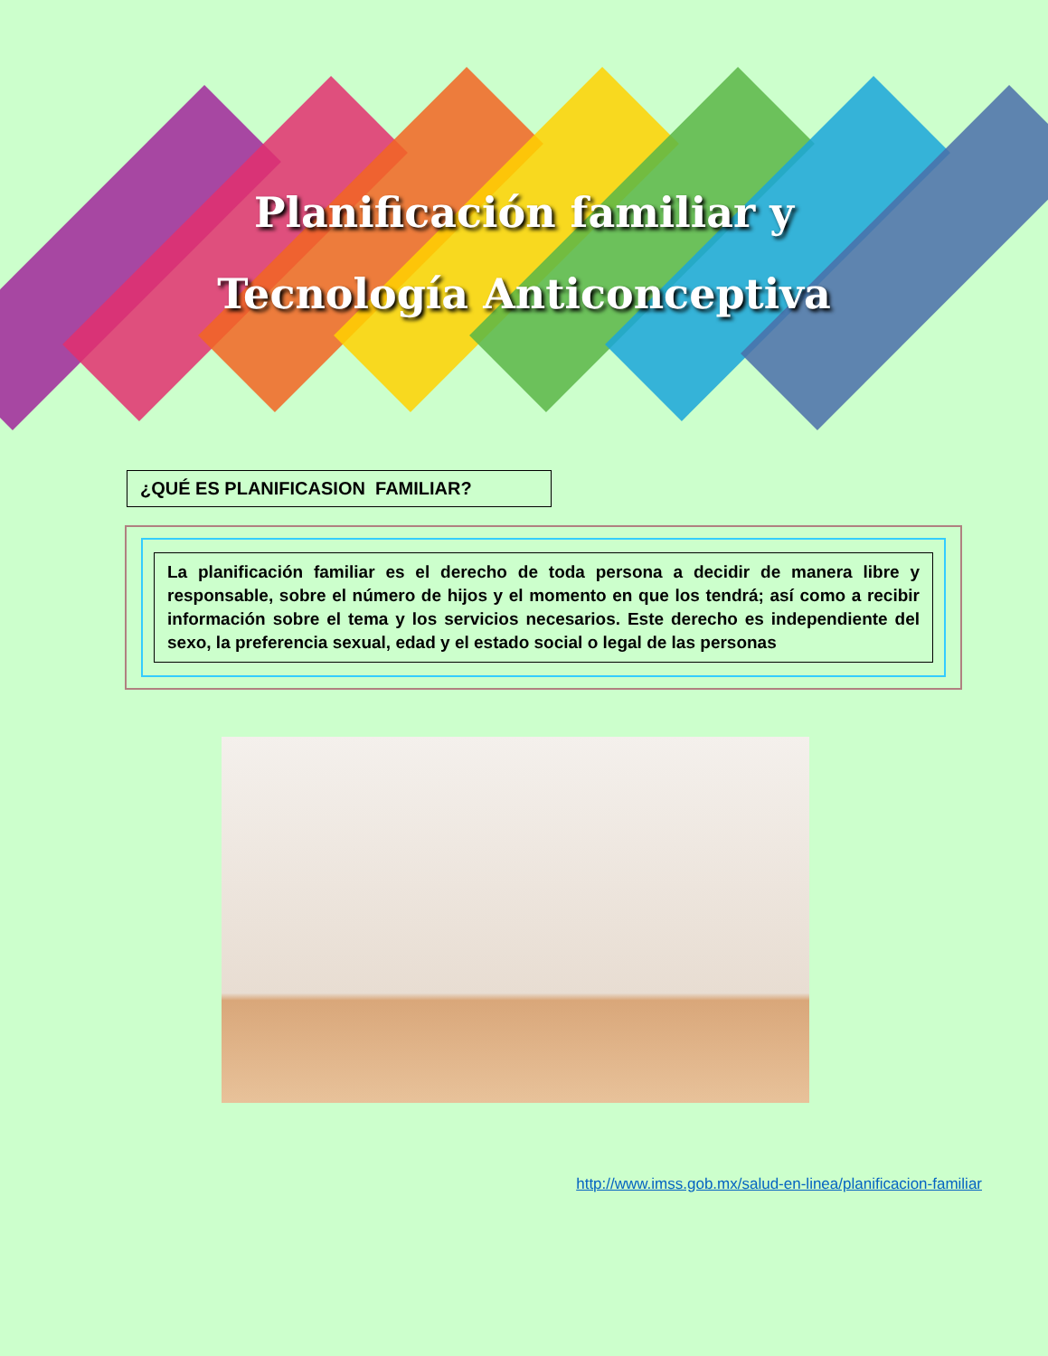Planificación familiar y
Tecnología Anticonceptiva
¿QUÉ ES PLANIFICASION FAMILIAR?
La planificación familiar es el derecho de toda persona a decidir de manera libre y responsable, sobre el número de hijos y el momento en que los tendrá; así como a recibir información sobre el tema y los servicios necesarios. Este derecho es independiente del sexo, la preferencia sexual, edad y el estado social o legal de las personas
http://www.imss.gob.mx/salud-en-linea/planificacion-familiar